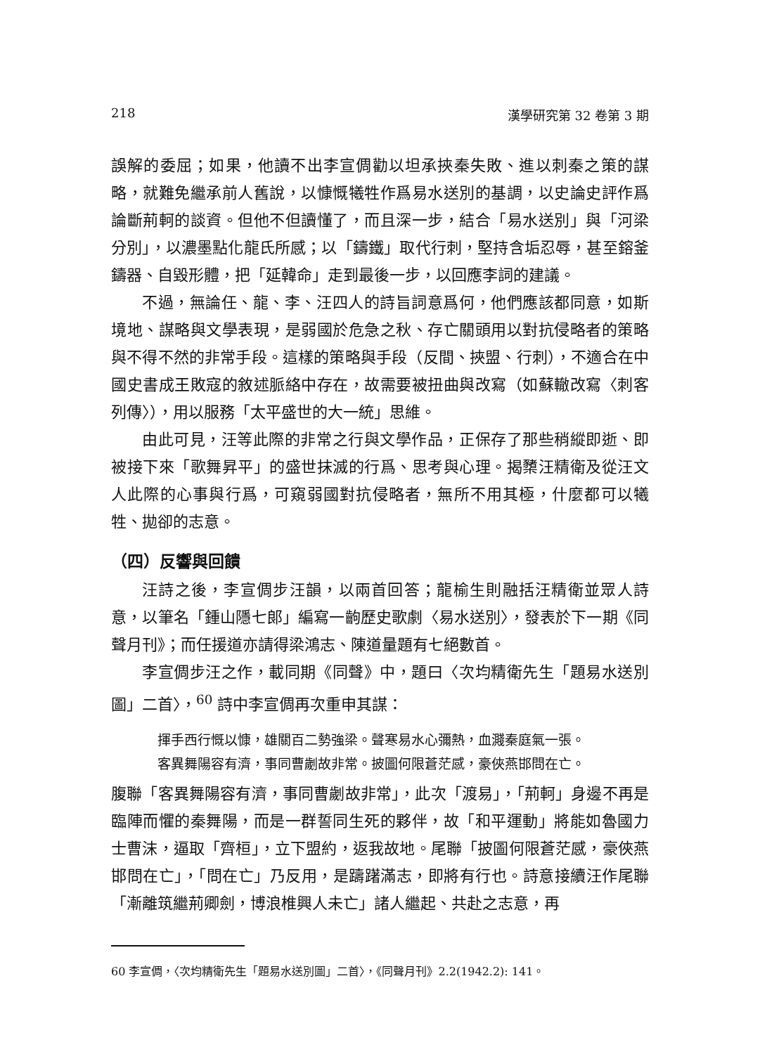218 漢學研究第 32 卷第 3 期
誤解的委屈；如果，他讀不出李宣倜勸以坦承挾秦失敗、進以刺秦之策的謀略，就難免繼承前人舊說，以慷慨犧牲作爲易水送別的基調，以史論史評作爲論斷荊軻的談資。但他不但讀懂了，而且深一步，結合「易水送別」與「河梁分別」，以濃墨點化龍氏所感；以「鑄鐵」取代行刺，堅持含垢忍辱，甚至鎔釜鑄器、自毀形體，把「延韓命」走到最後一步，以回應李詞的建議。
不過，無論任、龍、李、汪四人的詩旨詞意爲何，他們應該都同意，如斯境地、謀略與文學表現，是弱國於危急之秋、存亡關頭用以對抗侵略者的策略與不得不然的非常手段。這樣的策略與手段（反間、挾盟、行刺），不適合在中國史書成王敗寇的敘述脈絡中存在，故需要被扭曲與改寫（如蘇轍改寫〈刺客列傳〉），用以服務「太平盛世的大一統」思維。
由此可見，汪等此際的非常之行與文學作品，正保存了那些稍縱即逝、即被接下來「歌舞昇平」的盛世抹滅的行爲、思考與心理。揭櫫汪精衛及從汪文人此際的心事與行爲，可窺弱國對抗侵略者，無所不用其極，什麼都可以犧牲、拋卻的志意。
（四）反響與回饋
汪詩之後，李宣倜步汪韻，以兩首回答；龍榆生則融括汪精衛並眾人詩意，以筆名「鍾山隱七郎」編寫一齣歷史歌劇〈易水送別〉，發表於下一期《同聲月刊》；而任援道亦請得梁鴻志、陳道量題有七絕數首。
李宣倜步汪之作，載同期《同聲》中，題曰〈次均精衛先生「題易水送別圖」二首〉，<sup>60</sup> 詩中李宣倜再次重申其謀：
揮手西行慨以慷，雄關百二勢強梁。聲寒易水心彌熱，血濺秦庭氣一張。
客異舞陽容有濟，事同曹劌故非常。披圖何限蒼茫感，豪俠燕邯問在亡。
腹聯「客異舞陽容有濟，事同曹劌故非常」，此次「渡易」，「荊軻」身邊不再是臨陣而懼的秦舞陽，而是一群誓同生死的夥伴，故「和平運動」將能如魯國力士曹沫，逼取「齊桓」，立下盟約，返我故地。尾聯「披圖何限蒼茫感，豪俠燕邯問在亡」，「問在亡」乃反用，是躊躇滿志，即將有行也。詩意接續汪作尾聯「漸離筑繼荊卿劍，博浪椎興人未亡」諸人繼起、共赴之志意，再
60 李宣倜，〈次均精衛先生「題易水送別圖」二首〉，《同聲月刊》2.2(1942.2): 141。